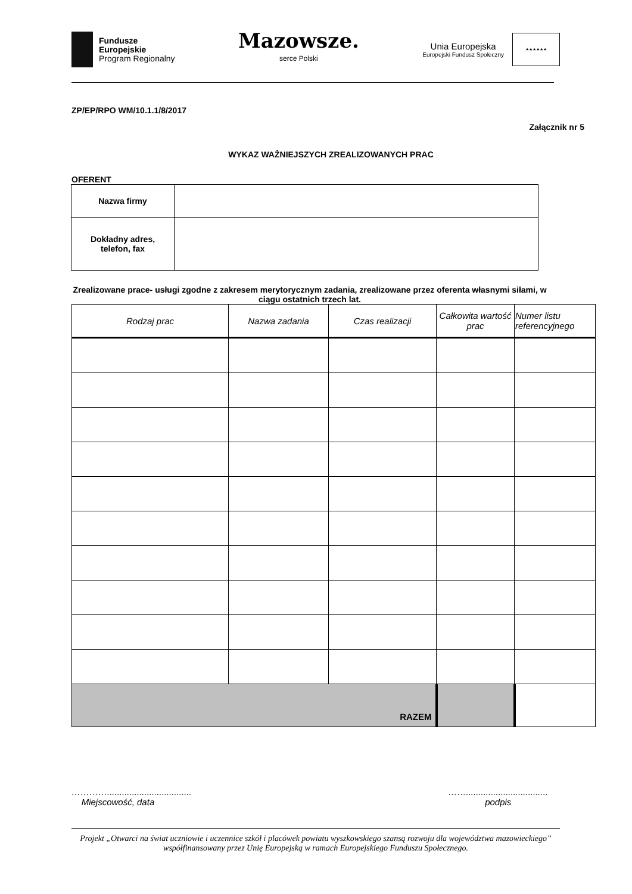Fundusze
Europejskie
Program Regionalny
Mazowsze.
serce Polski
Unia Europejska
Europejski Fundusz Społeczny
★★★★★★
ZP/EP/RPO WM/10.1.1/8/2017
Załącznik nr 5
WYKAZ WAŻNIEJSZYCH ZREALIZOWANYCH PRAC
OFERENT
| Nazwa firmy | |
| Dokładny adres, telefon, fax | |
Zrealizowane prace- usługi zgodne z zakresem merytorycznym zadania, zrealizowane przez oferenta własnymi siłami, w ciągu ostatnich trzech lat.
| Rodzaj prac | Nazwa zadania | Czas realizacji | Całkowita wartość prac | Numer listu referencyjnego |
| --- | --- | --- | --- | --- |
| RAZEM | | | | |
…………..................................
Miejscowość, data
…….................................
podpis
Projekt „Otwarci na świat uczniowie i uczennice szkół i placówek powiatu wyszkowskiego szansą rozwoju dla województwa mazowieckiego” współfinansowany przez Unię Europejską w ramach Europejskiego Funduszu Społecznego.